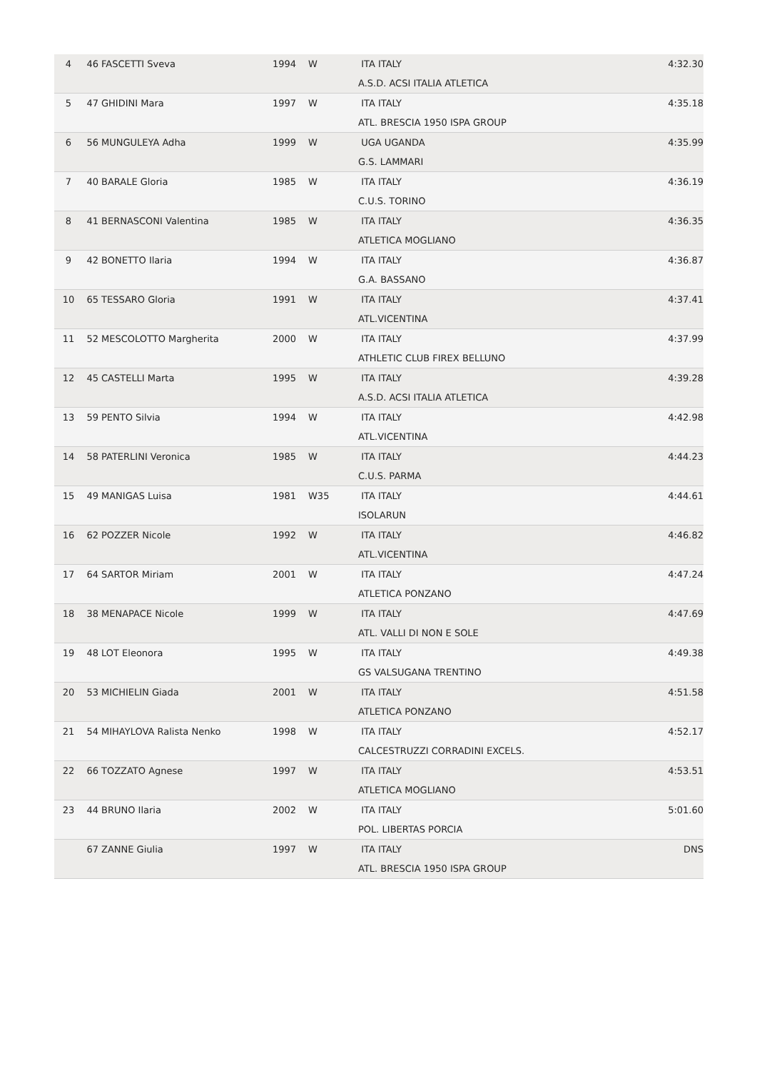| 4 | 46 | FASCETTI Sveva | 1994 | W | ITA ITALY | 4:32.30 |
| | | | | | A.S.D. ACSI ITALIA ATLETICA | |
| 5 | 47 | GHIDINI Mara | 1997 | W | ITA ITALY | 4:35.18 |
| | | | | | ATL. BRESCIA 1950 ISPA GROUP | |
| 6 | 56 | MUNGULEYA Adha | 1999 | W | UGA UGANDA | 4:35.99 |
| | | | | | G.S. LAMMARI | |
| 7 | 40 | BARALE Gloria | 1985 | W | ITA ITALY | 4:36.19 |
| | | | | | C.U.S. TORINO | |
| 8 | 41 | BERNASCONI Valentina | 1985 | W | ITA ITALY | 4:36.35 |
| | | | | | ATLETICA MOGLIANO | |
| 9 | 42 | BONETTO Ilaria | 1994 | W | ITA ITALY | 4:36.87 |
| | | | | | G.A. BASSANO | |
| 10 | 65 | TESSARO Gloria | 1991 | W | ITA ITALY | 4:37.41 |
| | | | | | ATL.VICENTINA | |
| 11 | 52 | MESCOLOTTO Margherita | 2000 | W | ITA ITALY | 4:37.99 |
| | | | | | ATHLETIC CLUB FIREX BELLUNO | |
| 12 | 45 | CASTELLI Marta | 1995 | W | ITA ITALY | 4:39.28 |
| | | | | | A.S.D. ACSI ITALIA ATLETICA | |
| 13 | 59 | PENTO Silvia | 1994 | W | ITA ITALY | 4:42.98 |
| | | | | | ATL.VICENTINA | |
| 14 | 58 | PATERLINI Veronica | 1985 | W | ITA ITALY | 4:44.23 |
| | | | | | C.U.S. PARMA | |
| 15 | 49 | MANIGAS Luisa | 1981 | W35 | ITA ITALY | 4:44.61 |
| | | | | | ISOLARUN | |
| 16 | 62 | POZZER Nicole | 1992 | W | ITA ITALY | 4:46.82 |
| | | | | | ATL.VICENTINA | |
| 17 | 64 | SARTOR Miriam | 2001 | W | ITA ITALY | 4:47.24 |
| | | | | | ATLETICA PONZANO | |
| 18 | 38 | MENAPACE Nicole | 1999 | W | ITA ITALY | 4:47.69 |
| | | | | | ATL. VALLI DI NON E SOLE | |
| 19 | 48 | LOT Eleonora | 1995 | W | ITA ITALY | 4:49.38 |
| | | | | | GS VALSUGANA TRENTINO | |
| 20 | 53 | MICHIELIN Giada | 2001 | W | ITA ITALY | 4:51.58 |
| | | | | | ATLETICA PONZANO | |
| 21 | 54 | MIHAYLOVA Ralista Nenko | 1998 | W | ITA ITALY | 4:52.17 |
| | | | | | CALCESTRUZZI CORRADINI EXCELS. | |
| 22 | 66 | TOZZATO Agnese | 1997 | W | ITA ITALY | 4:53.51 |
| | | | | | ATLETICA MOGLIANO | |
| 23 | 44 | BRUNO Ilaria | 2002 | W | ITA ITALY | 5:01.60 |
| | | | | | POL. LIBERTAS PORCIA | |
| | 67 | ZANNE Giulia | 1997 | W | ITA ITALY | DNS |
| | | | | | ATL. BRESCIA 1950 ISPA GROUP | |